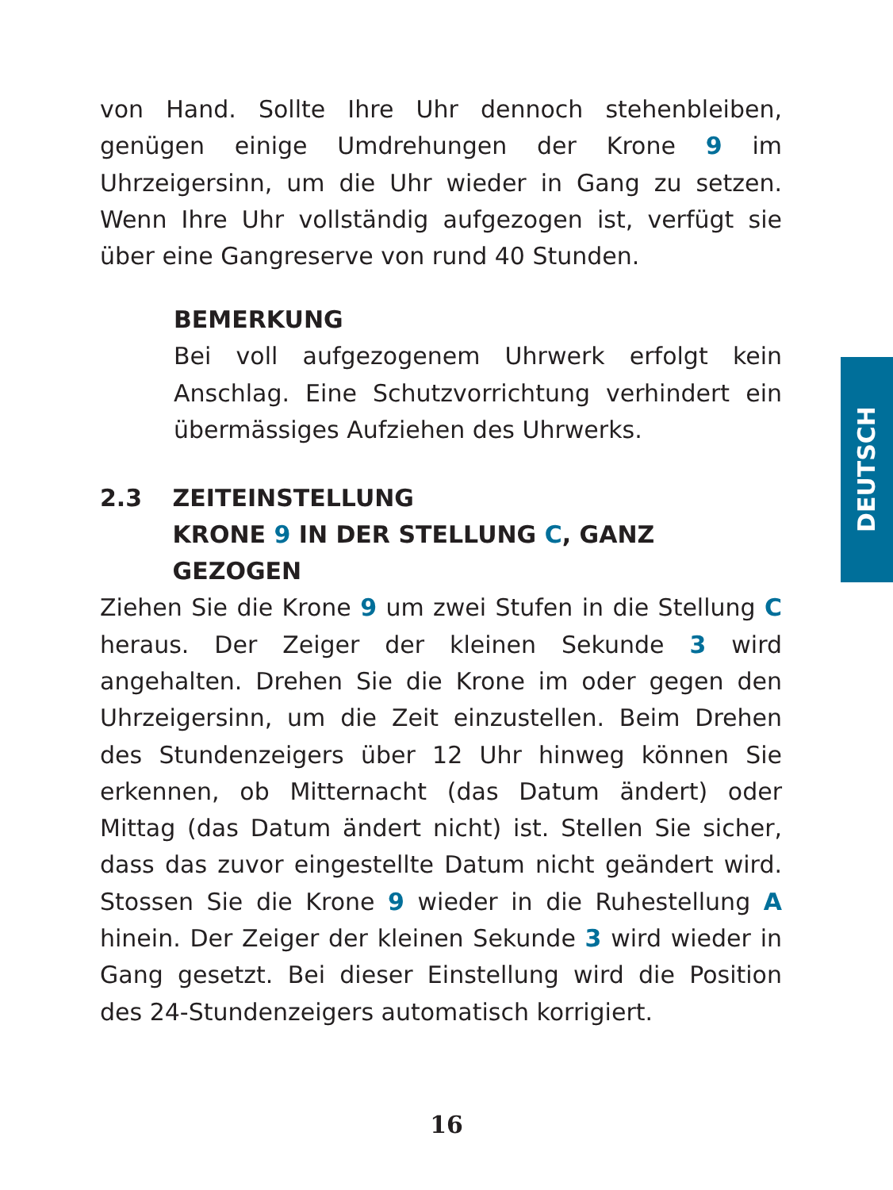von Hand. Sollte Ihre Uhr dennoch stehenbleiben, genügen einige Umdrehungen der Krone 9 im Uhrzeigersinn, um die Uhr wieder in Gang zu setzen. Wenn Ihre Uhr vollständig aufgezogen ist, verfügt sie über eine Gangreserve von rund 40 Stunden.
BEMERKUNG
Bei voll aufgezogenem Uhrwerk erfolgt kein Anschlag. Eine Schutzvorrichtung verhindert ein übermässiges Aufziehen des Uhrwerks.
2.3
ZEITEINSTELLUNG
KRONE 9 IN DER STELLUNG C, GANZ GEZOGEN
Ziehen Sie die Krone 9 um zwei Stufen in die Stellung C heraus. Der Zeiger der kleinen Sekunde 3 wird angehalten. Drehen Sie die Krone im oder gegen den Uhrzeigersinn, um die Zeit einzustellen. Beim Drehen des Stundenzeigers über 12 Uhr hinweg können Sie erkennen, ob Mitternacht (das Datum ändert) oder Mittag (das Datum ändert nicht) ist. Stellen Sie sicher, dass das zuvor eingestellte Datum nicht geändert wird. Stossen Sie die Krone 9 wieder in die Ruhestellung A hinein. Der Zeiger der kleinen Sekunde 3 wird wieder in Gang gesetzt. Bei dieser Einstellung wird die Position des 24-Stundenzeigers automatisch korrigiert.
DEUTSCH
16